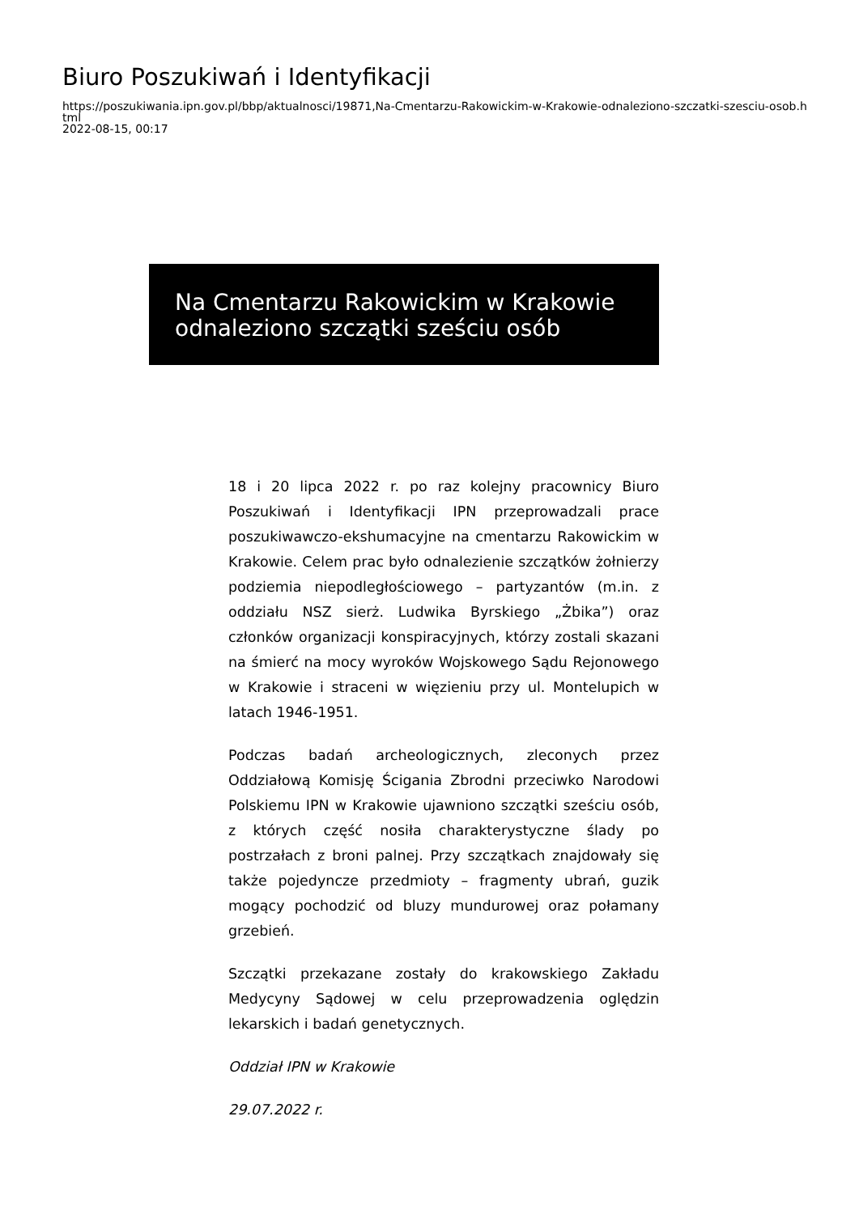Biuro Poszukiwań i Identyfikacji
https://poszukiwania.ipn.gov.pl/bbp/aktualnosci/19871,Na-Cmentarzu-Rakowickim-w-Krakowie-odnaleziono-szczatki-szesciu-osob.html
2022-08-15, 00:17
Na Cmentarzu Rakowickim w Krakowie odnaleziono szczątki sześciu osób
18 i 20 lipca 2022 r. po raz kolejny pracownicy Biuro Poszukiwań i Identyfikacji IPN przeprowadzali prace poszukiwawczo-ekshumacyjne na cmentarzu Rakowickim w Krakowie. Celem prac było odnalezienie szczątków żołnierzy podziemia niepodległościowego – partyzantów (m.in. z oddziału NSZ sierż. Ludwika Byrskiego „Żbika”) oraz członków organizacji konspiracyjnych, którzy zostali skazani na śmierć na mocy wyroków Wojskowego Sądu Rejonowego w Krakowie i straceni w więzieniu przy ul. Montelupich w latach 1946-1951.
Podczas badań archeologicznych, zleconych przez Oddziałową Komisję Ścigania Zbrodni przeciwko Narodowi Polskiemu IPN w Krakowie ujawniono szczątki sześciu osób, z których część nosiła charakterystyczne ślady po postrzałach z broni palnej. Przy szczątkach znajdowały się także pojedyncze przedmioty – fragmenty ubrań, guzik mogący pochodzić od bluzy mundurowej oraz połamany grzebień.
Szczątki przekazane zostały do krakowskiego Zakładu Medycyny Sądowej w celu przeprowadzenia oględzin lekarskich i badań genetycznych.
Oddział IPN w Krakowie
29.07.2022 r.